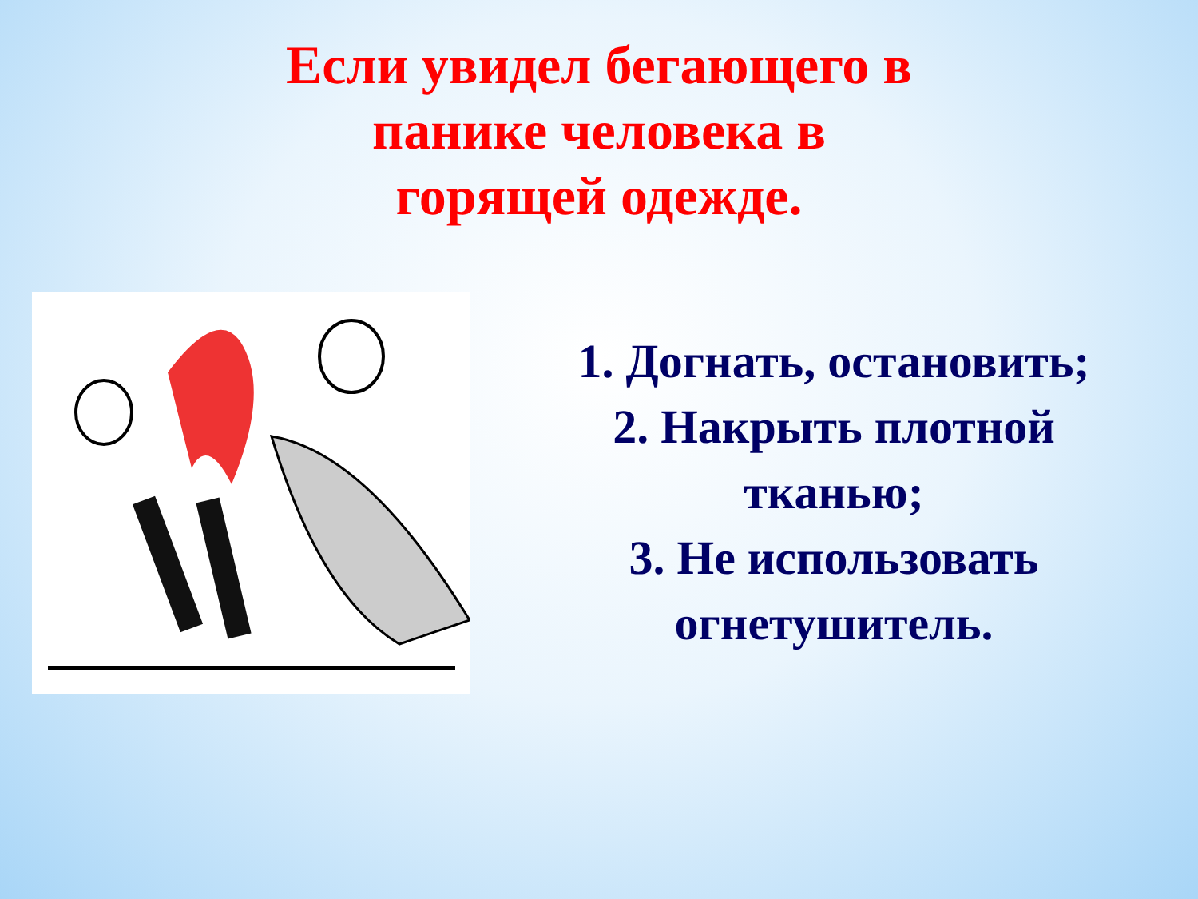Если увидел бегающего в
панике человека в
горящей одежде.
1. Догнать, остановить;
2. Накрыть плотной
тканью;
3. Не использовать
огнетушитель.